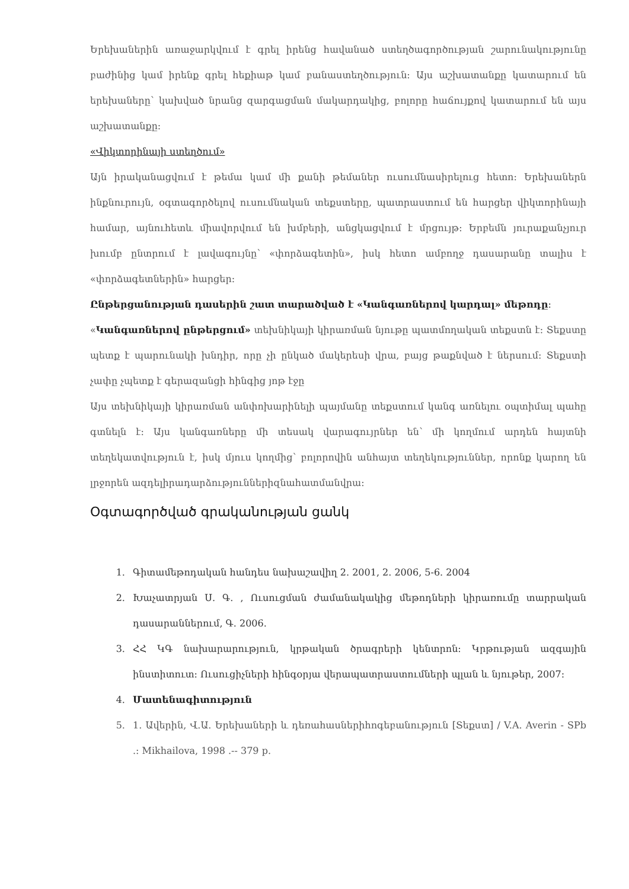Երեխաներին առաջարկվում է գրել իրենց հավանած ստեղծագործության շարունակությունը բաժինից կամ իրենք գրել հեքիաթ կամ բանաստեղծություն: Այս աշխատանքը կատարում են երեխաները՝ կախված նրանց զարգացման մակարդակից, բոլորը հաճույքով կատարում են այս աշխատանքը:
«Վիկտորինայի ստեղծում»
Այն իրականացվում է թեմա կամ մի քանի թեմաներ ուսումնասիրելուց հետո: Երեխաներն ինքնուրույն, օգտագործելով ուսումնական տեքստերը, պատրաստում են հարցեր վիկտորինայի համար, այնուհետև միավորվում են խմբերի, անցկացվում է մրցույթ: Երբեմն յուրաքանչյուր խումբ ընտրում է լավագույնը՝ «փորձագետին», իսկ հետո ամբողջ դասարանը տալիս է «փորձագետներին» հարցեր:
Ընթերցանության դասերին շատ տարածված է «Կանգառներով կարդալ» մեթոդը:
«Կանգառներով ընթերցում» տեխնիկայի կիրառման նյութը պատմողական տեքստն է: Տեքստը պետք է պարունակի խնդիր, որը չի ընկած մակերեսի վրա, բայց թաքնված է ներսում: Տեքստի չափը չպետք է գերազանցի հինգից յոթ էջը
Այս տեխնիկայի կիրառման անփոխարինելի պայմանը տեքստում կանգ առնելու օպտիմալ պահը գտնելն է: Այս կանգառները մի տեսակ վարագույրներ են՝ մի կողմում արդեն հայտնի տեղեկատվություն է, իսկ մյուս կողմից՝ բոլորովին անհայտ տեղեկություններ, որոնք կարող են լրջորեն ազդելիրադարձություններիզնահատմանվրա:
Օգտագործված գրականության ցանկ
1. Գիտամեթոդական հանդես նախաշավիղ 2. 2001, 2. 2006, 5-6. 2004
2. Խաչատրյան Ս. Գ. , Ուսուցման ժամանակակից մեթոդների կիրառումը տարրական դասարաններում, Գ. 2006.
3. ՀՀ ԿԳ նախարարություն, կրթական ծրագրերի կենտրոն: Կրթության ազգային ինստիտուտ: Ուսուցիչների հինգօրյա վերապատրաստումների պլան և նյութեր, 2007:
4. Մատենագիտություն
5. 1. Ավերին, Վ.Ա. Երեխաների և դեռահասներիհոգեբանություն [Տեքստ] / V.A. Averin - SPb .: Mikhailova, 1998 .-- 379 p.